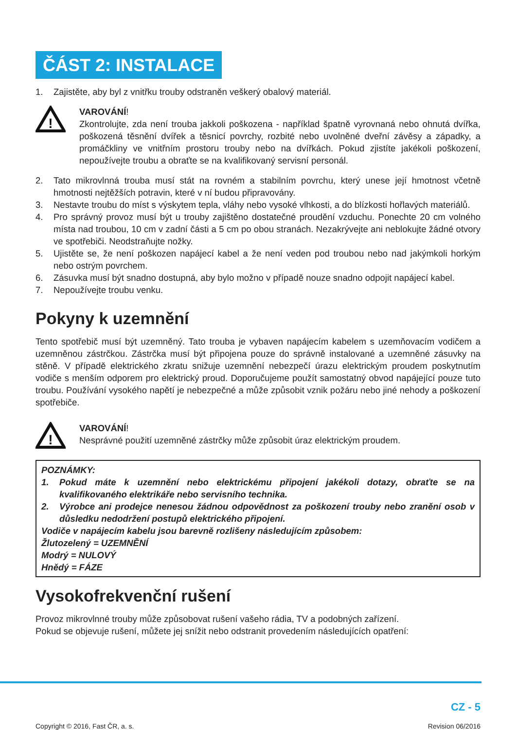ČÁST 2: INSTALACE
1. Zajistěte, aby byl z vnitřku trouby odstraněn veškerý obalový materiál.
!
VAROVÁNÍ!
Zkontrolujte, zda není trouba jakkoli poškozena - například špatně vyrovnaná nebo ohnutá dvířka, poškozená těsnění dvířek a těsnicí povrchy, rozbité nebo uvolněné dveřní závěsy a západky, a promáčkliny ve vnitřním prostoru trouby nebo na dvířkách. Pokud zjistíte jakékoli poškození, nepoužívejte troubu a obraťte se na kvalifikovaný servisní personál.
2. Tato mikrovlnná trouba musí stát na rovném a stabilním povrchu, který unese její hmotnost včetně hmotnosti nejtěžších potravin, které v ní budou připravovány.
3. Nestavte troubu do míst s výskytem tepla, vláhy nebo vysoké vlhkosti, a do blízkosti hořlavých materiálů.
4. Pro správný provoz musí být u trouby zajištěno dostatečné proudění vzduchu. Ponechte 20 cm volného místa nad troubou, 10 cm v zadní části a 5 cm po obou stranách. Nezakrývejte ani neblokujte žádné otvory ve spotřebiči. Neodstraňujte nožky.
5. Ujistěte se, že není poškozen napájecí kabel a že není veden pod troubou nebo nad jakýmkoli horkým nebo ostrým povrchem.
6. Zásuvka musí být snadno dostupná, aby bylo možno v případě nouze snadno odpojit napájecí kabel.
7. Nepoužívejte troubu venku.
Pokyny k uzemnění
Tento spotřebič musí být uzemněný. Tato trouba je vybaven napájecím kabelem s uzemňovacím vodičem a uzemněnou zástrčkou. Zástrčka musí být připojena pouze do správně instalované a uzemněné zásuvky na stěně. V případě elektrického zkratu snižuje uzemnění nebezpečí úrazu elektrickým proudem poskytnutím vodiče s menším odporem pro elektrický proud. Doporučujeme použít samostatný obvod napájející pouze tuto troubu. Používání vysokého napětí je nebezpečné a může způsobit vznik požáru nebo jiné nehody a poškození spotřebiče.
!
VAROVÁNÍ!
Nesprávné použití uzemněné zástrčky může způsobit úraz elektrickým proudem.
POZNÁMKY:
1. Pokud máte k uzemnění nebo elektrickému připojení jakékoli dotazy, obraťte se na kvalifikovaného elektrikáře nebo servisního technika.
2. Výrobce ani prodejce nenesou žádnou odpovědnost za poškození trouby nebo zranění osob v důsledku nedodržení postupů elektrického připojení.
Vodiče v napájecím kabelu jsou barevně rozlišeny následujícím způsobem:
Žlutozelený = UZEMNĚNÍ
Modrý = NULOVÝ
Hnědý = FÁZE
Vysokofrekvenční rušení
Provoz mikrovlnné trouby může způsobovat rušení vašeho rádia, TV a podobných zařízení.
Pokud se objevuje rušení, můžete jej snížit nebo odstranit provedením následujících opatření:
CZ - 5
Copyright © 2016, Fast ČR, a. s.
Revision 06/2016